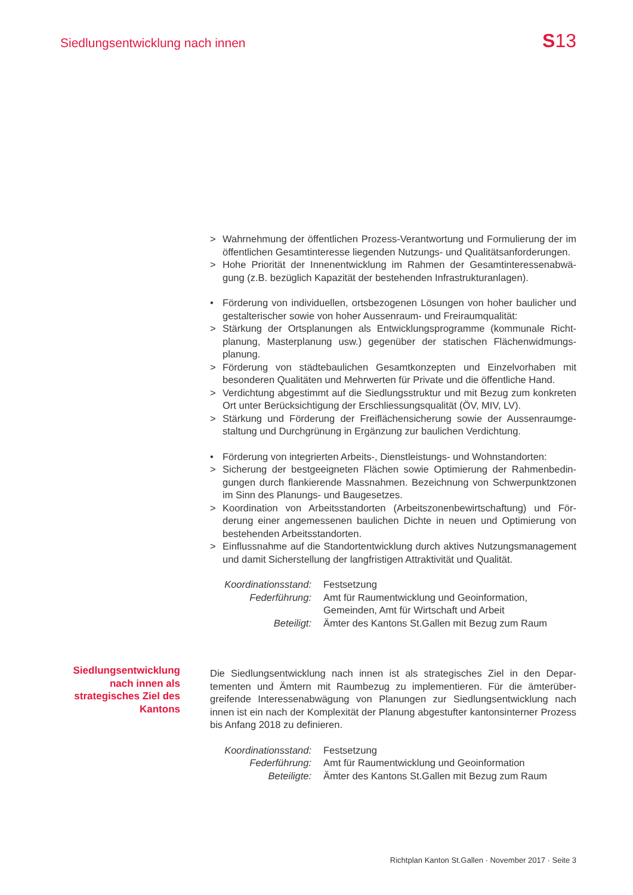Siedlungsentwicklung nach innen S13
> Wahrnehmung der öffentlichen Prozess-Verantwortung und Formulierung der im öffentlichen Gesamtinteresse liegenden Nutzungs- und Qualitätsanforde­rungen.
> Hohe Priorität der Innenentwicklung im Rahmen der Gesamtinteressenabwä­gung (z.B. bezüglich Kapazität der bestehenden Infrastrukturanlagen).
• Förderung von individuellen, ortsbezogenen Lösungen von hoher baulicher und gestalterischer sowie von hoher Aussenraum- und Freiraumqualität:
> Stärkung der Ortsplanungen als Entwicklungsprogramme (kommunale Richt­planung, Masterplanung usw.) gegenüber der statischen Flächenwidmungs­planung.
> Förderung von städtebaulichen Gesamtkonzepten und Einzelvorhaben mit besonderen Qualitäten und Mehrwerten für Private und die öffentliche Hand.
> Verdichtung abgestimmt auf die Siedlungsstruktur und mit Bezug zum kon­kreten Ort unter Berücksichtigung der Erschliessungsqualität (ÖV, MIV, LV).
> Stärkung und Förderung der Freiflächensicherung sowie der Aussenraumge­staltung und Durchgrünung in Ergänzung zur baulichen Verdichtung.
• Förderung von integrierten Arbeits-, Dienstleistungs- und Wohnstandorten:
> Sicherung der bestgeeigneten Flächen sowie Optimierung der Rahmenbedin­gungen durch flankierende Massnahmen. Bezeichnung von Schwerpunktzo­nen im Sinn des Planungs- und Baugesetzes.
> Koordination von Arbeitsstandorten (Arbeitszonenbewirtschaftung) und För­derung einer angemessenen baulichen Dichte in neuen und Optimierung von bestehenden Arbeitsstandorten.
> Einflussnahme auf die Standortentwicklung durch aktives Nutzungsmanage­ment und damit Sicherstellung der langfristigen Attraktivität und Qualität.
Koordinationsstand: Festsetzung Federführung: Amt für Raumentwicklung und Geoinformation,
Gemeinden, Amt für Wirtschaft und Arbeit Beteiligt: Ämter des Kantons St.Gallen mit Bezug zum Raum
Die Siedlungsentwicklung nach innen ist als strategisches Ziel in den Depar­tementen und Ämtern mit Raumbezug zu implementieren. Für die ämterüber­greifende Interessenabwägung von Planungen zur Siedlungsentwicklung nach innen ist ein nach der Komplexität der Planung abgestufter kantonsinterner Pro­zess bis Anfang 2018 zu definieren.
Koordinationsstand: Festsetzung Federführung: Amt für Raumentwicklung und Geoinformation Beteiligte: Ämter des Kantons St.Gallen mit Bezug zum Raum
Siedlungsentwicklung nach innen als strategisches Ziel des Kantons
Richtplan Kanton St.Gallen · November 2017 · Seite 3